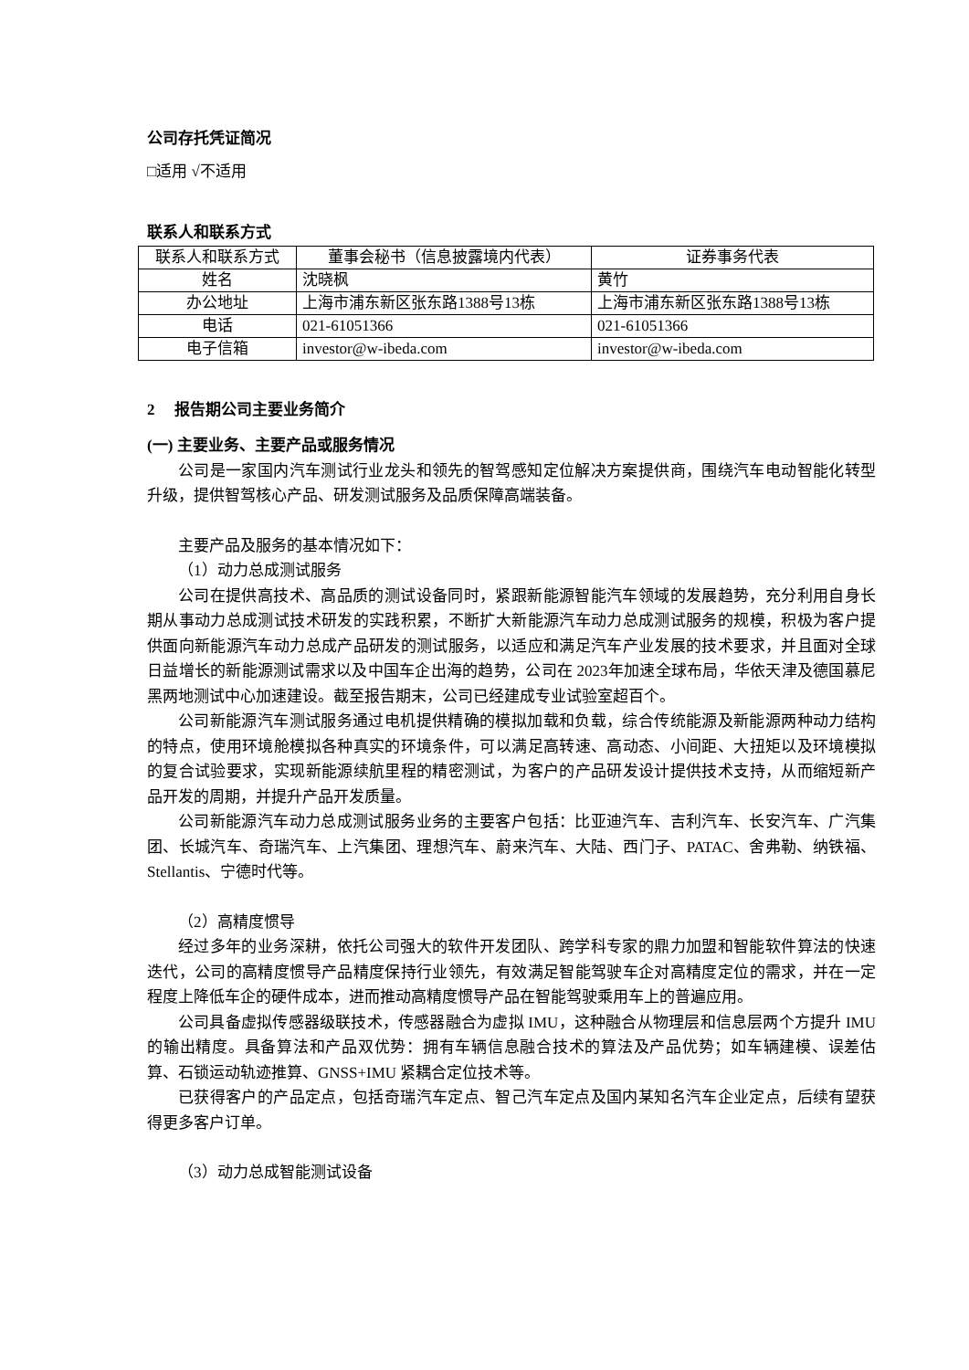公司存托凭证简况
□适用 √不适用
联系人和联系方式
| 联系人和联系方式 | 董事会秘书（信息披露境内代表） | 证券事务代表 |
| 姓名 | 沈晓枫 | 黄竹 |
| 办公地址 | 上海市浦东新区张东路1388号13栋 | 上海市浦东新区张东路1388号13栋 |
| 电话 | 021-61051366 | 021-61051366 |
| 电子信箱 | investor@w-ibeda.com | investor@w-ibeda.com |
2 报告期公司主要业务简介
(一) 主要业务、主要产品或服务情况
公司是一家国内汽车测试行业龙头和领先的智驾感知定位解决方案提供商，围绕汽车电动智能化转型升级，提供智驾核心产品、研发测试服务及品质保障高端装备。
主要产品及服务的基本情况如下：
（1）动力总成测试服务
公司在提供高技术、高品质的测试设备同时，紧跟新能源智能汽车领域的发展趋势，充分利用自身长期从事动力总成测试技术研发的实践积累，不断扩大新能源汽车动力总成测试服务的规模，积极为客户提供面向新能源汽车动力总成产品研发的测试服务，以适应和满足汽车产业发展的技术要求，并且面对全球日益增长的新能源测试需求以及中国车企出海的趋势，公司在 2023年加速全球布局，华依天津及德国慕尼黑两地测试中心加速建设。截至报告期末，公司已经建成专业试验室超百个。
公司新能源汽车测试服务通过电机提供精确的模拟加载和负载，综合传统能源及新能源两种动力结构的特点，使用环境舱模拟各种真实的环境条件，可以满足高转速、高动态、小间距、大扭矩以及环境模拟的复合试验要求，实现新能源续航里程的精密测试，为客户的产品研发设计提供技术支持，从而缩短新产品开发的周期，并提升产品开发质量。
公司新能源汽车动力总成测试服务业务的主要客户包括：比亚迪汽车、吉利汽车、长安汽车、广汽集团、长城汽车、奇瑞汽车、上汽集团、理想汽车、蔚来汽车、大陆、西门子、PATAC、舍弗勒、纳铁福、Stellantis、宁德时代等。
（2）高精度惯导
经过多年的业务深耕，依托公司强大的软件开发团队、跨学科专家的鼎力加盟和智能软件算法的快速迭代，公司的高精度惯导产品精度保持行业领先，有效满足智能驾驶车企对高精度定位的需求，并在一定程度上降低车企的硬件成本，进而推动高精度惯导产品在智能驾驶乘用车上的普遍应用。
公司具备虚拟传感器级联技术，传感器融合为虚拟 IMU，这种融合从物理层和信息层两个方提升 IMU 的输出精度。具备算法和产品双优势：拥有车辆信息融合技术的算法及产品优势；如车辆建模、误差估算、石锁运动轨迹推算、GNSS+IMU 紧耦合定位技术等。
已获得客户的产品定点，包括奇瑞汽车定点、智己汽车定点及国内某知名汽车企业定点，后续有望获得更多客户订单。
（3）动力总成智能测试设备